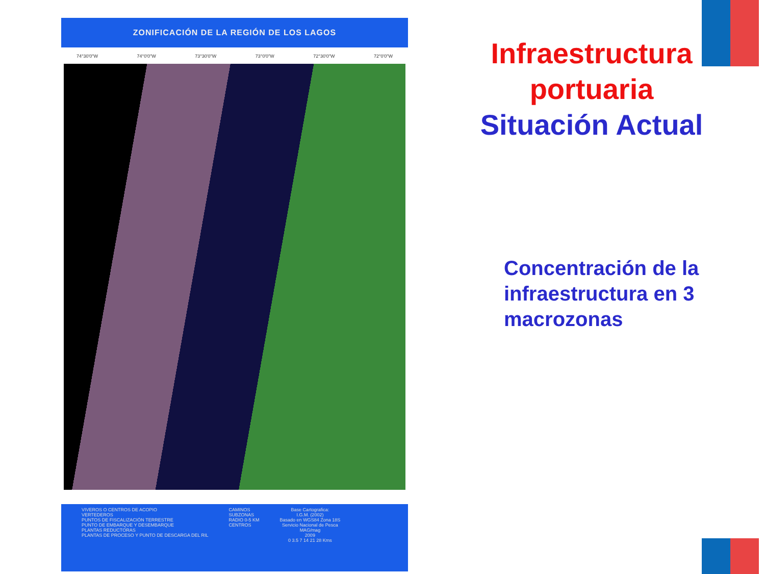ZONIFICACIÓN DE LA REGIÓN DE LOS LAGOS
74°30'0"W 74°0'0"W 73°30'0"W 73°0'0"W 72°30'0"W 72°0'0"W
VIVEROS O CENTROS DE ACOPIO
VERTEDEROS
PUNTOS DE FISCALIZACIÓN TERRESTRE
PUNTO DE EMBARQUE Y DESEMBARQUE
PLANTAS REDUCTORAS
PLANTAS DE PROCESO Y PUNTO DE DESCARGA DEL RIL
CAMINOS
SUBZONAS
RADIO 0-5 KM
CENTROS
Base Cartografica:
I.G.M. (2002)
Basado en WGS84 Zona 18S
Servicio Nacional de Pesca
MAG/mag
2009
0 3.5 7 14 21 28 Kms
Infraestructura
portuaria
Situación Actual
Concentración de la infraestructura en 3 macrozonas